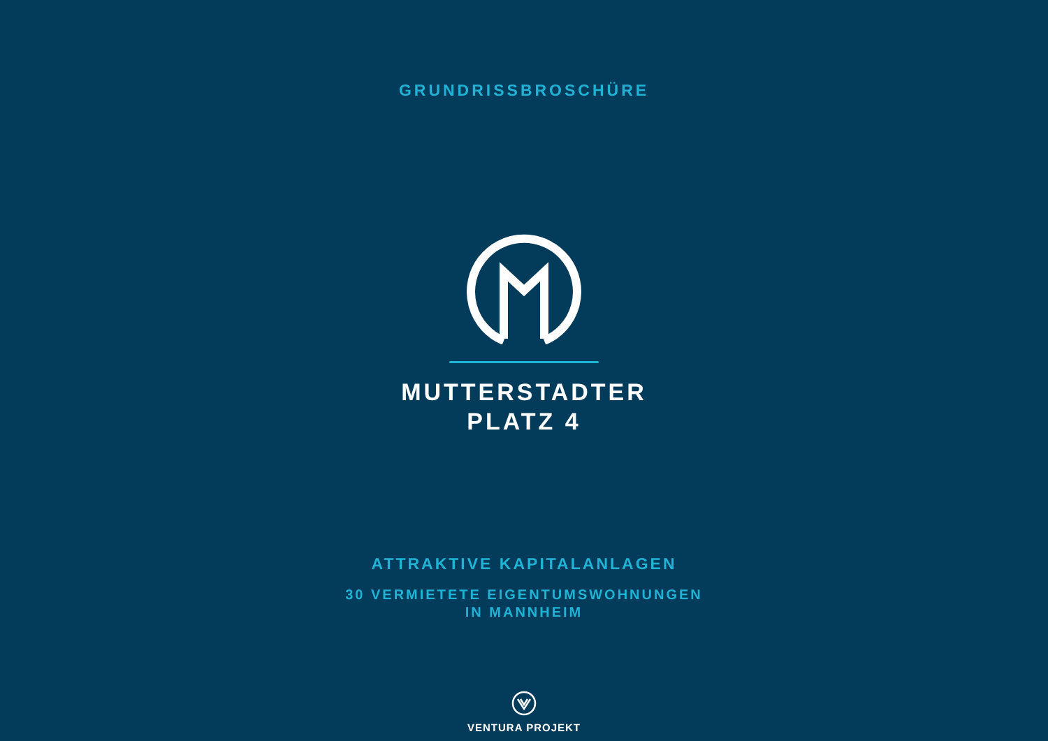GRUNDRISSBROSCHÜRE
MUTTERSTADTER
PLATZ 4
ATTRAKTIVE KAPITALANLAGEN
30 VERMIETETE EIGENTUMSWOHNUNGEN
IN MANNHEIM
VENTURA PROJEKT